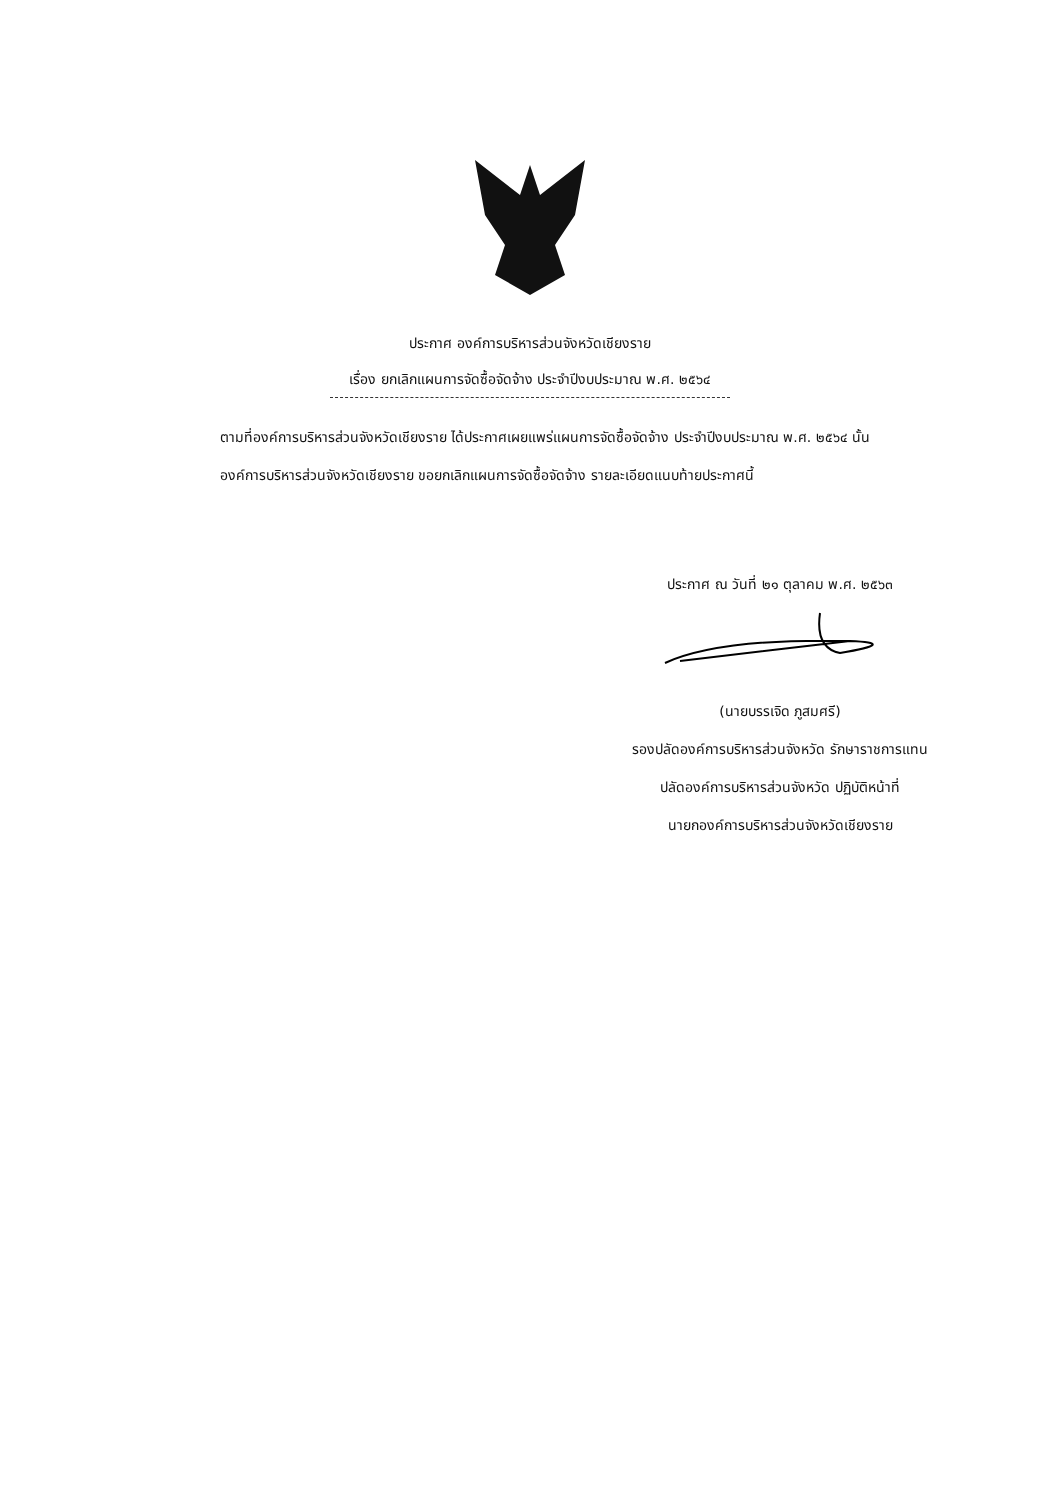ประกาศ องค์การบริหารส่วนจังหวัดเชียงราย
เรื่อง ยกเลิกแผนการจัดซื้อจัดจ้าง ประจำปีงบประมาณ พ.ศ. ๒๕๖๔
ตามที่องค์การบริหารส่วนจังหวัดเชียงราย ได้ประกาศเผยแพร่แผนการจัดซื้อจัดจ้าง ประจำปีงบประมาณ พ.ศ. ๒๕๖๔ นั้น
องค์การบริหารส่วนจังหวัดเชียงราย ขอยกเลิกแผนการจัดซื้อจัดจ้าง รายละเอียดแนบท้ายประกาศนี้
ประกาศ ณ วันที่ ๒๑ ตุลาคม พ.ศ. ๒๕๖๓
(นายบรรเจิด ภูสมศรี)
รองปลัดองค์การบริหารส่วนจังหวัด รักษาราชการแทน
ปลัดองค์การบริหารส่วนจังหวัด ปฏิบัติหน้าที่
นายกองค์การบริหารส่วนจังหวัดเชียงราย